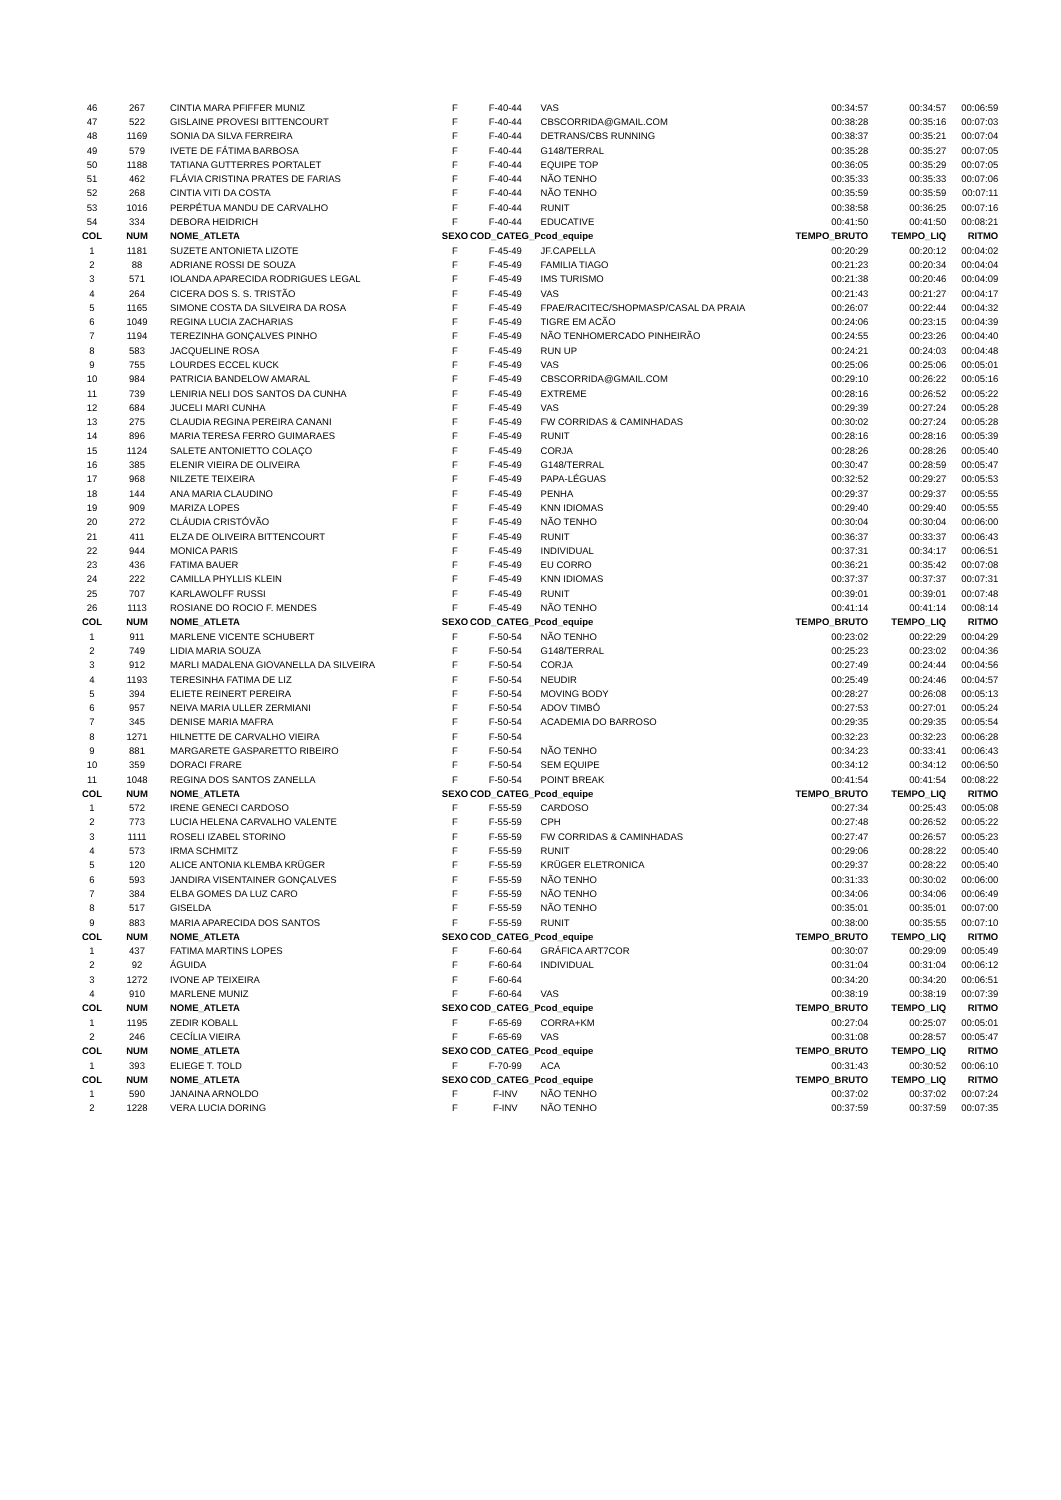| 46 | 267 | CINTIA MARA PFIFFER MUNIZ | F | F-40-44 | VAS | 00:34:57 | 00:34:57 | 00:06:59 |
| 47 | 522 | GISLAINE PROVESI BITTENCOURT | F | F-40-44 | CBSCORRIDA@GMAIL.COM | 00:38:28 | 00:35:16 | 00:07:03 |
| 48 | 1169 | SONIA DA SILVA FERREIRA | F | F-40-44 | DETRANS/CBS RUNNING | 00:38:37 | 00:35:21 | 00:07:04 |
| 49 | 579 | IVETE DE FÁTIMA BARBOSA | F | F-40-44 | G148/TERRAL | 00:35:28 | 00:35:27 | 00:07:05 |
| 50 | 1188 | TATIANA GUTTERRES PORTALET | F | F-40-44 | EQUIPE TOP | 00:36:05 | 00:35:29 | 00:07:05 |
| 51 | 462 | FLÁVIA CRISTINA PRATES DE FARIAS | F | F-40-44 | NÃO TENHO | 00:35:33 | 00:35:33 | 00:07:06 |
| 52 | 268 | CINTIA VITI DA COSTA | F | F-40-44 | NÃO TENHO | 00:35:59 | 00:35:59 | 00:07:11 |
| 53 | 1016 | PERPÉTUA MANDU DE CARVALHO | F | F-40-44 | RUNIT | 00:38:58 | 00:36:25 | 00:07:16 |
| 54 | 334 | DEBORA HEIDRICH | F | F-40-44 | EDUCATIVE | 00:41:50 | 00:41:50 | 00:08:21 |
| COL | NUM | NOME_ATLETA | SEXO | COD_CATEG_P | cod_equipe | TEMPO_BRUTO | TEMPO_LIQ | RITMO |
| 1 | 1181 | SUZETE ANTONIETA LIZOTE | F | F-45-49 | JF.CAPELLA | 00:20:29 | 00:20:12 | 00:04:02 |
| 2 | 88 | ADRIANE ROSSI DE SOUZA | F | F-45-49 | FAMILIA TIAGO | 00:21:23 | 00:20:34 | 00:04:04 |
| 3 | 571 | IOLANDA APARECIDA RODRIGUES LEGAL | F | F-45-49 | IMS TURISMO | 00:21:38 | 00:20:46 | 00:04:09 |
| 4 | 264 | CICERA DOS S. S. TRISTÃO | F | F-45-49 | VAS | 00:21:43 | 00:21:27 | 00:04:17 |
| 5 | 1165 | SIMONE COSTA DA SILVEIRA DA ROSA | F | F-45-49 | FPAE/RACITEC/SHOPMASP/CASAL DA PRAIA | 00:26:07 | 00:22:44 | 00:04:32 |
| 6 | 1049 | REGINA LUCIA ZACHARIAS | F | F-45-49 | TIGRE EM ACÃO | 00:24:06 | 00:23:15 | 00:04:39 |
| 7 | 1194 | TEREZINHA GONÇALVES PINHO | F | F-45-49 | NÃO TENHOMERCADO PINHEIRÃO | 00:24:55 | 00:23:26 | 00:04:40 |
| 8 | 583 | JACQUELINE ROSA | F | F-45-49 | RUN UP | 00:24:21 | 00:24:03 | 00:04:48 |
| 9 | 755 | LOURDES ECCEL KUCK | F | F-45-49 | VAS | 00:25:06 | 00:25:06 | 00:05:01 |
| 10 | 984 | PATRICIA BANDELOW AMARAL | F | F-45-49 | CBSCORRIDA@GMAIL.COM | 00:29:10 | 00:26:22 | 00:05:16 |
| 11 | 739 | LENIRIA NELI DOS SANTOS DA CUNHA | F | F-45-49 | EXTREME | 00:28:16 | 00:26:52 | 00:05:22 |
| 12 | 684 | JUCELI MARI CUNHA | F | F-45-49 | VAS | 00:29:39 | 00:27:24 | 00:05:28 |
| 13 | 275 | CLAUDIA REGINA PEREIRA CANANI | F | F-45-49 | FW CORRIDAS & CAMINHADAS | 00:30:02 | 00:27:24 | 00:05:28 |
| 14 | 896 | MARIA TERESA FERRO GUIMARAES | F | F-45-49 | RUNIT | 00:28:16 | 00:28:16 | 00:05:39 |
| 15 | 1124 | SALETE ANTONIETTO COLAÇO | F | F-45-49 | CORJA | 00:28:26 | 00:28:26 | 00:05:40 |
| 16 | 385 | ELENIR VIEIRA DE OLIVEIRA | F | F-45-49 | G148/TERRAL | 00:30:47 | 00:28:59 | 00:05:47 |
| 17 | 968 | NILZETE TEIXEIRA | F | F-45-49 | PAPA-LÉGUAS | 00:32:52 | 00:29:27 | 00:05:53 |
| 18 | 144 | ANA MARIA CLAUDINO | F | F-45-49 | PENHA | 00:29:37 | 00:29:37 | 00:05:55 |
| 19 | 909 | MARIZA LOPES | F | F-45-49 | KNN IDIOMAS | 00:29:40 | 00:29:40 | 00:05:55 |
| 20 | 272 | CLÁUDIA CRISTÓVÃO | F | F-45-49 | NÃO TENHO | 00:30:04 | 00:30:04 | 00:06:00 |
| 21 | 411 | ELZA DE OLIVEIRA BITTENCOURT | F | F-45-49 | RUNIT | 00:36:37 | 00:33:37 | 00:06:43 |
| 22 | 944 | MONICA PARIS | F | F-45-49 | INDIVIDUAL | 00:37:31 | 00:34:17 | 00:06:51 |
| 23 | 436 | FATIMA BAUER | F | F-45-49 | EU CORRO | 00:36:21 | 00:35:42 | 00:07:08 |
| 24 | 222 | CAMILLA PHYLLIS KLEIN | F | F-45-49 | KNN IDIOMAS | 00:37:37 | 00:37:37 | 00:07:31 |
| 25 | 707 | KARLAWOLFF RUSSI | F | F-45-49 | RUNIT | 00:39:01 | 00:39:01 | 00:07:48 |
| 26 | 1113 | ROSIANE DO ROCIO F. MENDES | F | F-45-49 | NÃO TENHO | 00:41:14 | 00:41:14 | 00:08:14 |
| COL | NUM | NOME_ATLETA | SEXO | COD_CATEG_P | cod_equipe | TEMPO_BRUTO | TEMPO_LIQ | RITMO |
| 1 | 911 | MARLENE VICENTE SCHUBERT | F | F-50-54 | NÃO TENHO | 00:23:02 | 00:22:29 | 00:04:29 |
| 2 | 749 | LIDIA MARIA SOUZA | F | F-50-54 | G148/TERRAL | 00:25:23 | 00:23:02 | 00:04:36 |
| 3 | 912 | MARLI MADALENA GIOVANELLA DA SILVEIRA | F | F-50-54 | CORJA | 00:27:49 | 00:24:44 | 00:04:56 |
| 4 | 1193 | TERESINHA FATIMA DE LIZ | F | F-50-54 | NEUDIR | 00:25:49 | 00:24:46 | 00:04:57 |
| 5 | 394 | ELIETE REINERT PEREIRA | F | F-50-54 | MOVING BODY | 00:28:27 | 00:26:08 | 00:05:13 |
| 6 | 957 | NEIVA MARIA ULLER ZERMIANI | F | F-50-54 | ADOV TIMBÓ | 00:27:53 | 00:27:01 | 00:05:24 |
| 7 | 345 | DENISE MARIA MAFRA | F | F-50-54 | ACADEMIA DO BARROSO | 00:29:35 | 00:29:35 | 00:05:54 |
| 8 | 1271 | HILNETTE DE CARVALHO VIEIRA | F | F-50-54 | | 00:32:23 | 00:32:23 | 00:06:28 |
| 9 | 881 | MARGARETE GASPARETTO RIBEIRO | F | F-50-54 | NÃO TENHO | 00:34:23 | 00:33:41 | 00:06:43 |
| 10 | 359 | DORACI FRARE | F | F-50-54 | SEM EQUIPE | 00:34:12 | 00:34:12 | 00:06:50 |
| 11 | 1048 | REGINA DOS SANTOS ZANELLA | F | F-50-54 | POINT BREAK | 00:41:54 | 00:41:54 | 00:08:22 |
| COL | NUM | NOME_ATLETA | SEXO | COD_CATEG_P | cod_equipe | TEMPO_BRUTO | TEMPO_LIQ | RITMO |
| 1 | 572 | IRENE GENECI CARDOSO | F | F-55-59 | CARDOSO | 00:27:34 | 00:25:43 | 00:05:08 |
| 2 | 773 | LUCIA HELENA CARVALHO VALENTE | F | F-55-59 | CPH | 00:27:48 | 00:26:52 | 00:05:22 |
| 3 | 1111 | ROSELI IZABEL STORINO | F | F-55-59 | FW CORRIDAS & CAMINHADAS | 00:27:47 | 00:26:57 | 00:05:23 |
| 4 | 573 | IRMA SCHMITZ | F | F-55-59 | RUNIT | 00:29:06 | 00:28:22 | 00:05:40 |
| 5 | 120 | ALICE ANTONIA KLEMBA KRÜGER | F | F-55-59 | KRÜGER ELETRONICA | 00:29:37 | 00:28:22 | 00:05:40 |
| 6 | 593 | JANDIRA VISENTAINER GONÇALVES | F | F-55-59 | NÃO TENHO | 00:31:33 | 00:30:02 | 00:06:00 |
| 7 | 384 | ELBA GOMES DA LUZ CARO | F | F-55-59 | NÃO TENHO | 00:34:06 | 00:34:06 | 00:06:49 |
| 8 | 517 | GISELDA | F | F-55-59 | NÃO TENHO | 00:35:01 | 00:35:01 | 00:07:00 |
| 9 | 883 | MARIA APARECIDA DOS SANTOS | F | F-55-59 | RUNIT | 00:38:00 | 00:35:55 | 00:07:10 |
| COL | NUM | NOME_ATLETA | SEXO | COD_CATEG_P | cod_equipe | TEMPO_BRUTO | TEMPO_LIQ | RITMO |
| 1 | 437 | FATIMA MARTINS LOPES | F | F-60-64 | GRÁFICA ART7COR | 00:30:07 | 00:29:09 | 00:05:49 |
| 2 | 92 | ÁGUIDA | F | F-60-64 | INDIVIDUAL | 00:31:04 | 00:31:04 | 00:06:12 |
| 3 | 1272 | IVONE AP TEIXEIRA | F | F-60-64 | | 00:34:20 | 00:34:20 | 00:06:51 |
| 4 | 910 | MARLENE MUNIZ | F | F-60-64 | VAS | 00:38:19 | 00:38:19 | 00:07:39 |
| COL | NUM | NOME_ATLETA | SEXO | COD_CATEG_P | cod_equipe | TEMPO_BRUTO | TEMPO_LIQ | RITMO |
| 1 | 1195 | ZEDIR KOBALL | F | F-65-69 | CORRA+KM | 00:27:04 | 00:25:07 | 00:05:01 |
| 2 | 246 | CECÍLIA VIEIRA | F | F-65-69 | VAS | 00:31:08 | 00:28:57 | 00:05:47 |
| COL | NUM | NOME_ATLETA | SEXO | COD_CATEG_P | cod_equipe | TEMPO_BRUTO | TEMPO_LIQ | RITMO |
| 1 | 393 | ELIEGE T. TOLD | F | F-70-99 | ACA | 00:31:43 | 00:30:52 | 00:06:10 |
| COL | NUM | NOME_ATLETA | SEXO | COD_CATEG_P | cod_equipe | TEMPO_BRUTO | TEMPO_LIQ | RITMO |
| 1 | 590 | JANAINA ARNOLDO | F | F-INV | NÃO TENHO | 00:37:02 | 00:37:02 | 00:07:24 |
| 2 | 1228 | VERA LUCIA DORING | F | F-INV | NÃO TENHO | 00:37:59 | 00:37:59 | 00:07:35 |